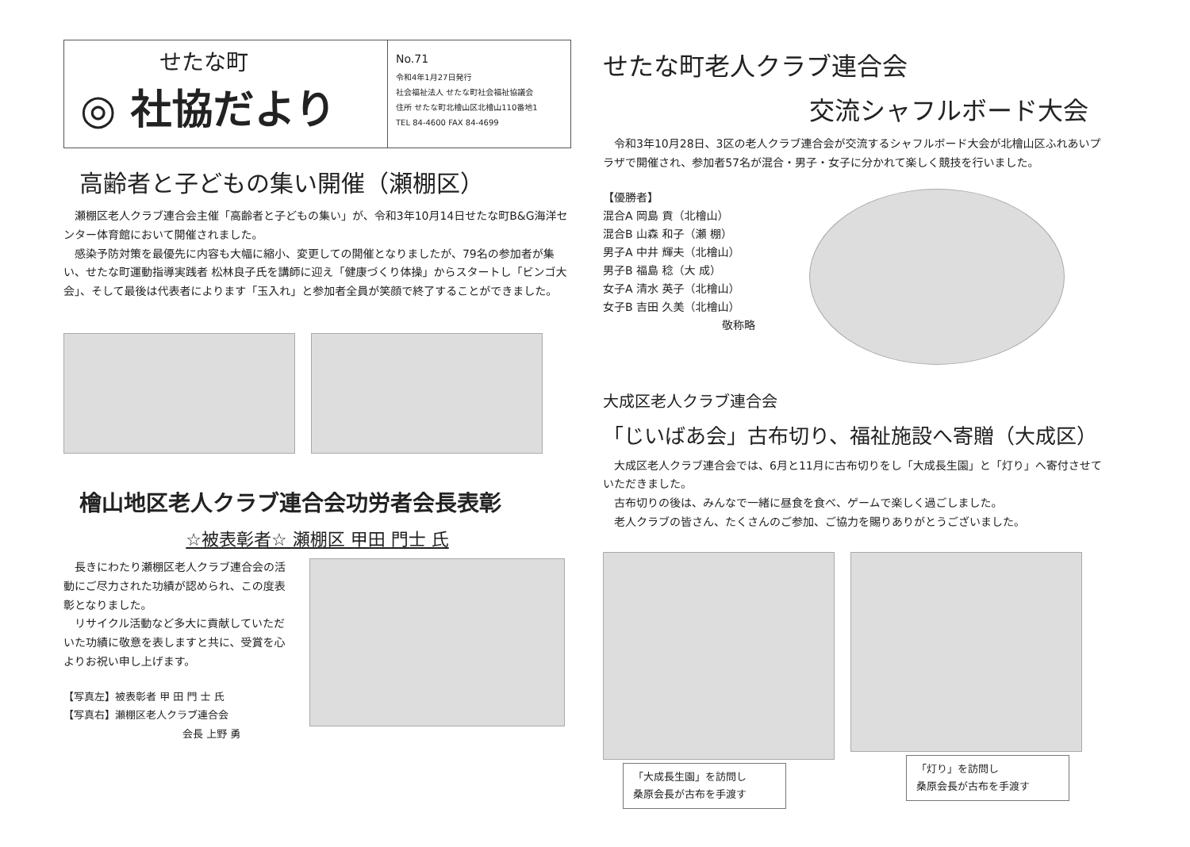せたな町
◎ 社協だより
No.71
令和4年1月27日発行
社会福祉法人 せたな町社会福祉協議会
住所 せたな町北檜山区北檜山110番地1
TEL 84-4600 FAX 84-4699
高齢者と子どもの集い開催（瀬棚区）
瀬棚区老人クラブ連合会主催「高齢者と子どもの集い」が、令和3年10月14日せたな町B&G海洋センター体育館において開催されました。
感染予防対策を最優先に内容も大幅に縮小、変更しての開催となりましたが、79名の参加者が集い、せたな町運動指導実践者 松林良子氏を講師に迎え「健康づくり体操」からスタートし「ビンゴ大会」、そして最後は代表者によります「玉入れ」と参加者全員が笑顔で終了することができました。
檜山地区老人クラブ連合会功労者会長表彰
☆被表彰者☆ 瀬棚区 甲田 門士 氏
長きにわたり瀬棚区老人クラブ連合会の活動にご尽力された功績が認められ、この度表彰となりました。
リサイクル活動など多大に貢献していただいた功績に敬意を表しますと共に、受賞を心よりお祝い申し上げます。
【写真左】被表彰者 甲 田 門 士 氏
【写真右】瀬棚区老人クラブ連合会
会長 上野 勇
せたな町老人クラブ連合会
交流シャフルボード大会
令和3年10月28日、3区の老人クラブ連合会が交流するシャフルボード大会が北檜山区ふれあいプラザで開催され、参加者57名が混合・男子・女子に分かれて楽しく競技を行いました。
【優勝者】
混合A 岡島 貢（北檜山）
混合B 山森 和子（瀬 棚）
男子A 中井 輝夫（北檜山）
男子B 福島 稔（大 成）
女子A 清水 英子（北檜山）
女子B 吉田 久美（北檜山）
敬称略
大成区老人クラブ連合会
「じいばあ会」古布切り、福祉施設へ寄贈（大成区）
大成区老人クラブ連合会では、6月と11月に古布切りをし「大成長生園」と「灯り」へ寄付させていただきました。
古布切りの後は、みんなで一緒に昼食を食べ、ゲームで楽しく過ごしました。
老人クラブの皆さん、たくさんのご参加、ご協力を賜りありがとうございました。
「大成長生園」を訪問し
桑原会長が古布を手渡す
「灯り」を訪問し
桑原会長が古布を手渡す